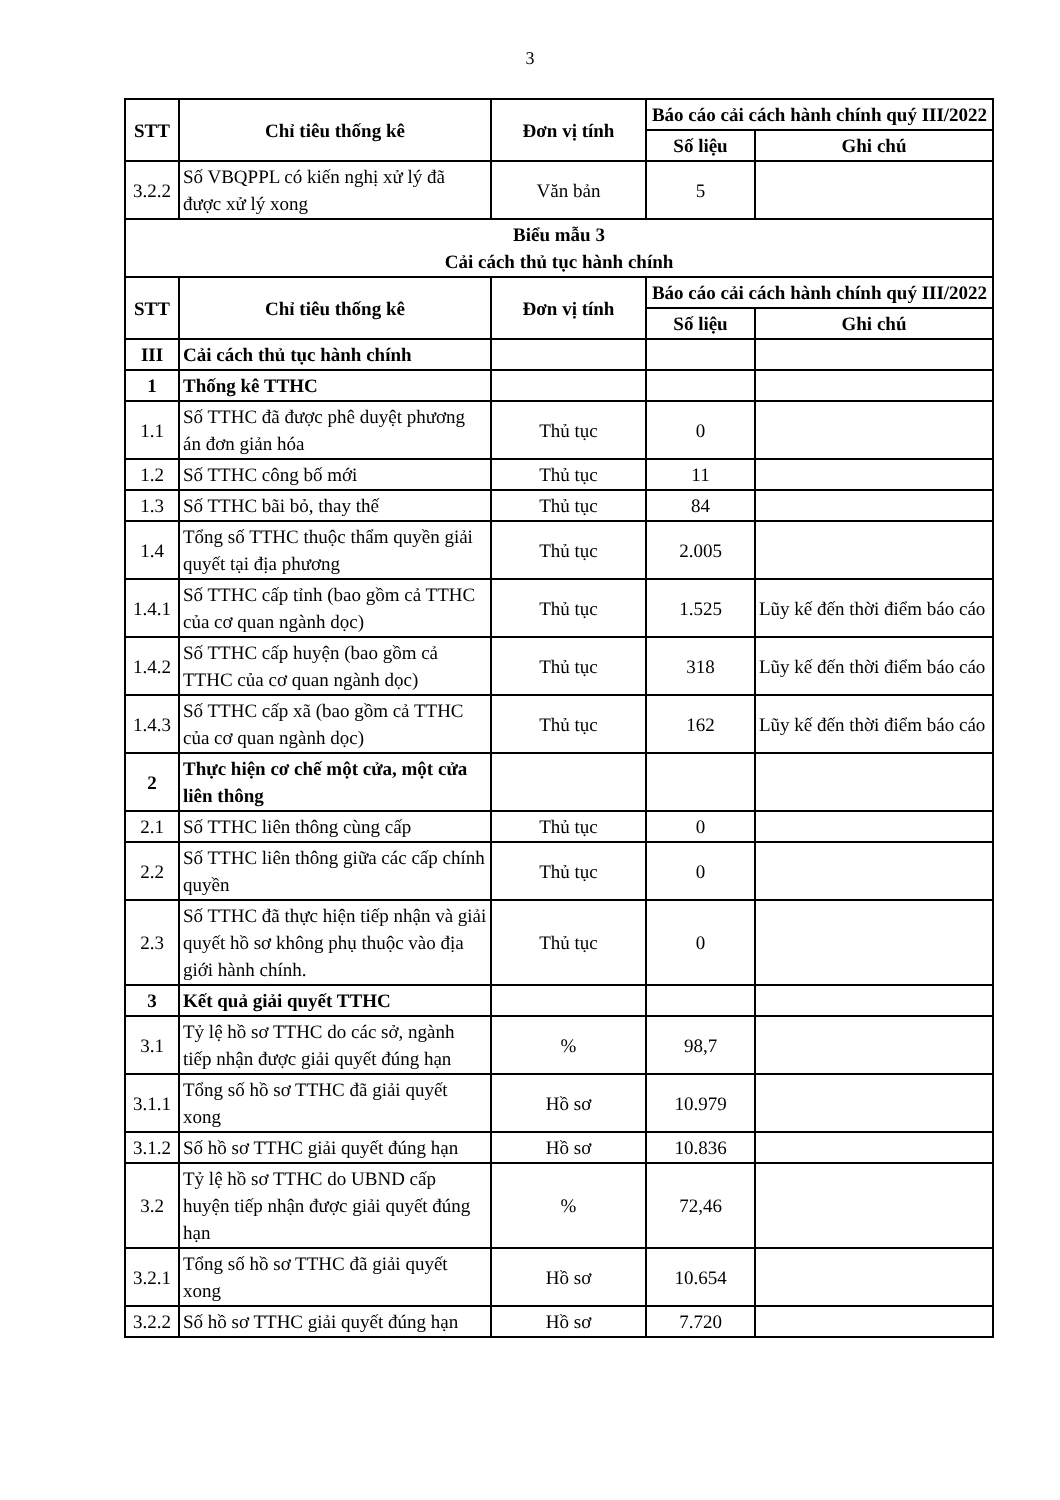3
| STT | Chỉ tiêu thống kê | Đơn vị tính | Báo cáo cải cách hành chính quý III/2022 | |
| --- | --- | --- | --- | --- |
| | | | Số liệu | Ghi chú |
| 3.2.2 | Số VBQPPL có kiến nghị xử lý đã được xử lý xong | Văn bản | 5 | |
| Biểu mẫu 3 Cải cách thủ tục hành chính | | | | |
| STT | Chỉ tiêu thống kê | Đơn vị tính | Báo cáo cải cách hành chính quý III/2022 | |
| | | | Số liệu | Ghi chú |
| III | Cải cách thủ tục hành chính | | | |
| 1 | Thống kê TTHC | | | |
| 1.1 | Số TTHC đã được phê duyệt phương án đơn giản hóa | Thủ tục | 0 | |
| 1.2 | Số TTHC công bố mới | Thủ tục | 11 | |
| 1.3 | Số TTHC bãi bỏ, thay thế | Thủ tục | 84 | |
| 1.4 | Tổng số TTHC thuộc thẩm quyền giải quyết tại địa phương | Thủ tục | 2.005 | |
| 1.4.1 | Số TTHC cấp tỉnh (bao gồm cả TTHC của cơ quan ngành dọc) | Thủ tục | 1.525 | Lũy kế đến thời điểm báo cáo |
| 1.4.2 | Số TTHC cấp huyện (bao gồm cả TTHC của cơ quan ngành dọc) | Thủ tục | 318 | Lũy kế đến thời điểm báo cáo |
| 1.4.3 | Số TTHC cấp xã (bao gồm cả TTHC của cơ quan ngành dọc) | Thủ tục | 162 | Lũy kế đến thời điểm báo cáo |
| 2 | Thực hiện cơ chế một cửa, một cửa liên thông | | | |
| 2.1 | Số TTHC liên thông cùng cấp | Thủ tục | 0 | |
| 2.2 | Số TTHC liên thông giữa các cấp chính quyền | Thủ tục | 0 | |
| 2.3 | Số TTHC đã thực hiện tiếp nhận và giải quyết hồ sơ không phụ thuộc vào địa giới hành chính. | Thủ tục | 0 | |
| 3 | Kết quả giải quyết TTHC | | | |
| 3.1 | Tỷ lệ hồ sơ TTHC do các sở, ngành tiếp nhận được giải quyết đúng hạn | % | 98,7 | |
| 3.1.1 | Tổng số hồ sơ TTHC đã giải quyết xong | Hồ sơ | 10.979 | |
| 3.1.2 | Số hồ sơ TTHC giải quyết đúng hạn | Hồ sơ | 10.836 | |
| 3.2 | Tỷ lệ hồ sơ TTHC do UBND cấp huyện tiếp nhận được giải quyết đúng hạn | % | 72,46 | |
| 3.2.1 | Tổng số hồ sơ TTHC đã giải quyết xong | Hồ sơ | 10.654 | |
| 3.2.2 | Số hồ sơ TTHC giải quyết đúng hạn | Hồ sơ | 7.720 | |